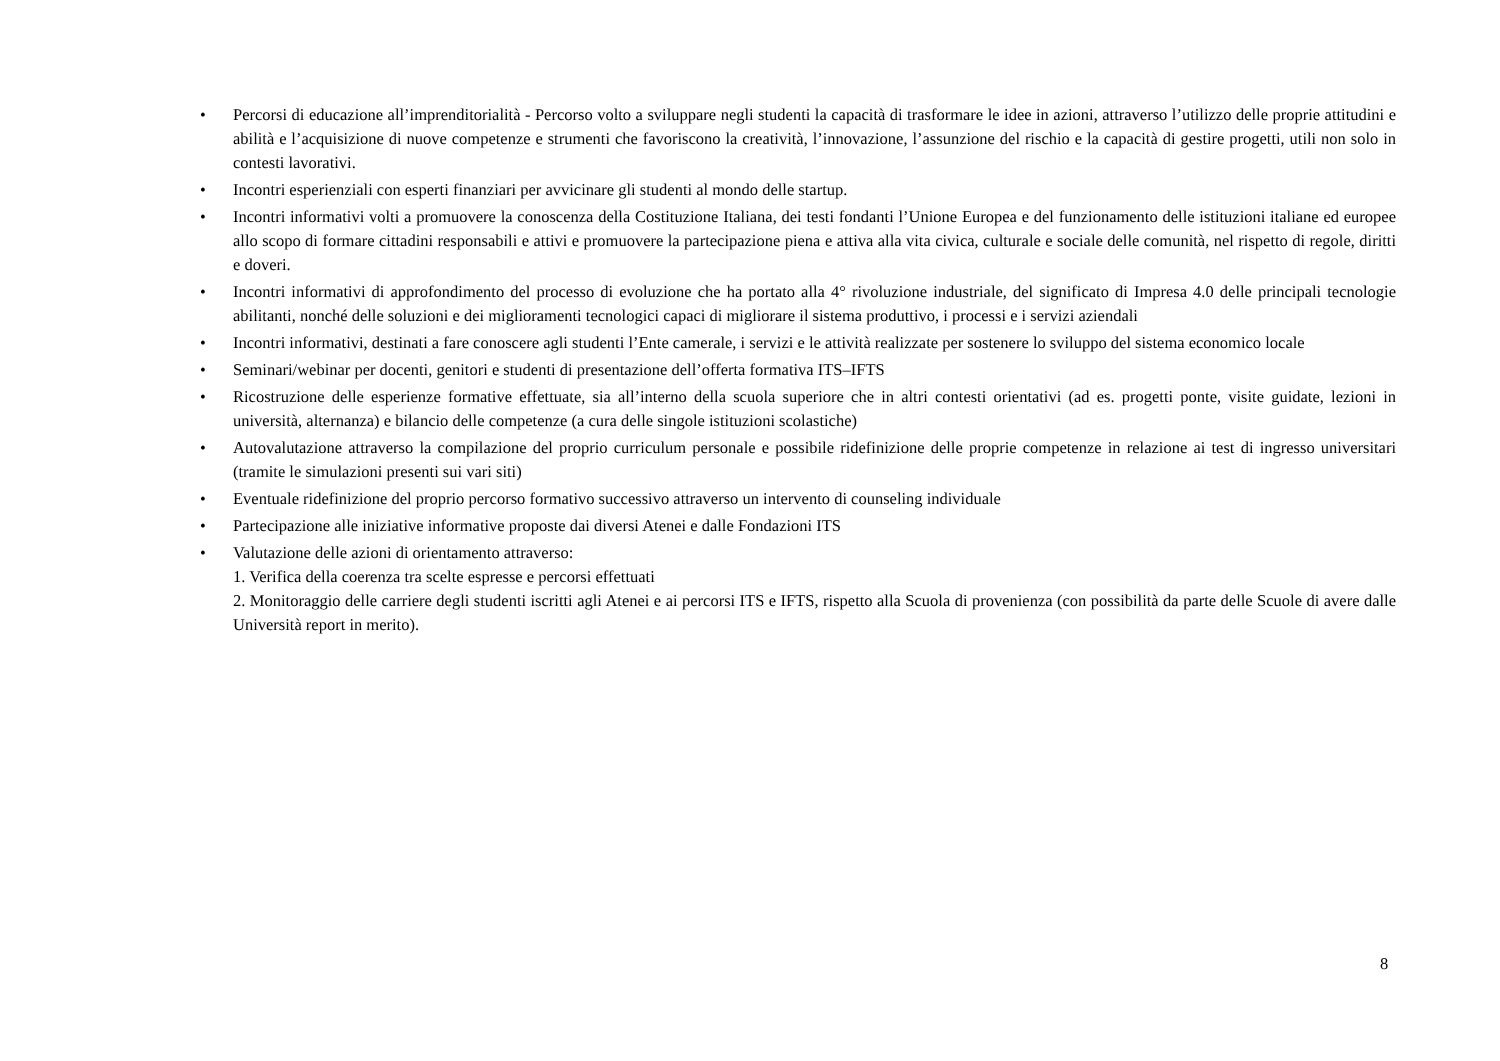• Percorsi di educazione all’imprenditorialità - Percorso volto a sviluppare negli studenti la capacità di trasformare le idee in azioni, attraverso l’utilizzo delle proprie attitudini e abilità e l’acquisizione di nuove competenze e strumenti che favoriscono la creatività, l’innovazione, l’assunzione del rischio e la capacità di gestire progetti, utili non solo in contesti lavorativi.
• Incontri esperienziali con esperti finanziari per avvicinare gli studenti al mondo delle startup.
• Incontri informativi volti a promuovere la conoscenza della Costituzione Italiana, dei testi fondanti l’Unione Europea e del funzionamento delle istituzioni italiane ed europee allo scopo di formare cittadini responsabili e attivi e promuovere la partecipazione piena e attiva alla vita civica, culturale e sociale delle comunità, nel rispetto di regole, diritti e doveri.
• Incontri informativi di approfondimento del processo di evoluzione che ha portato alla 4° rivoluzione industriale, del significato di Impresa 4.0 delle principali tecnologie abilitanti, nonché delle soluzioni e dei miglioramenti tecnologici capaci di migliorare il sistema produttivo, i processi e i servizi aziendali
• Incontri informativi, destinati a fare conoscere agli studenti l’Ente camerale, i servizi e le attività realizzate per sostenere lo sviluppo del sistema economico locale
• Seminari/webinar per docenti, genitori e studenti di presentazione dell’offerta formativa ITS–IFTS
• Ricostruzione delle esperienze formative effettuate, sia all’interno della scuola superiore che in altri contesti orientativi (ad es. progetti ponte, visite guidate, lezioni in università, alternanza) e bilancio delle competenze (a cura delle singole istituzioni scolastiche)
• Autovalutazione attraverso la compilazione del proprio curriculum personale e possibile ridefinizione delle proprie competenze in relazione ai test di ingresso universitari (tramite le simulazioni presenti sui vari siti)
• Eventuale ridefinizione del proprio percorso formativo successivo attraverso un intervento di counseling individuale
• Partecipazione alle iniziative informative proposte dai diversi Atenei e dalle Fondazioni ITS
• Valutazione delle azioni di orientamento attraverso:
1. Verifica della coerenza tra scelte espresse e percorsi effettuati
2. Monitoraggio delle carriere degli studenti iscritti agli Atenei e ai percorsi ITS e IFTS, rispetto alla Scuola di provenienza (con possibilità da parte delle Scuole di avere dalle Università report in merito).
8